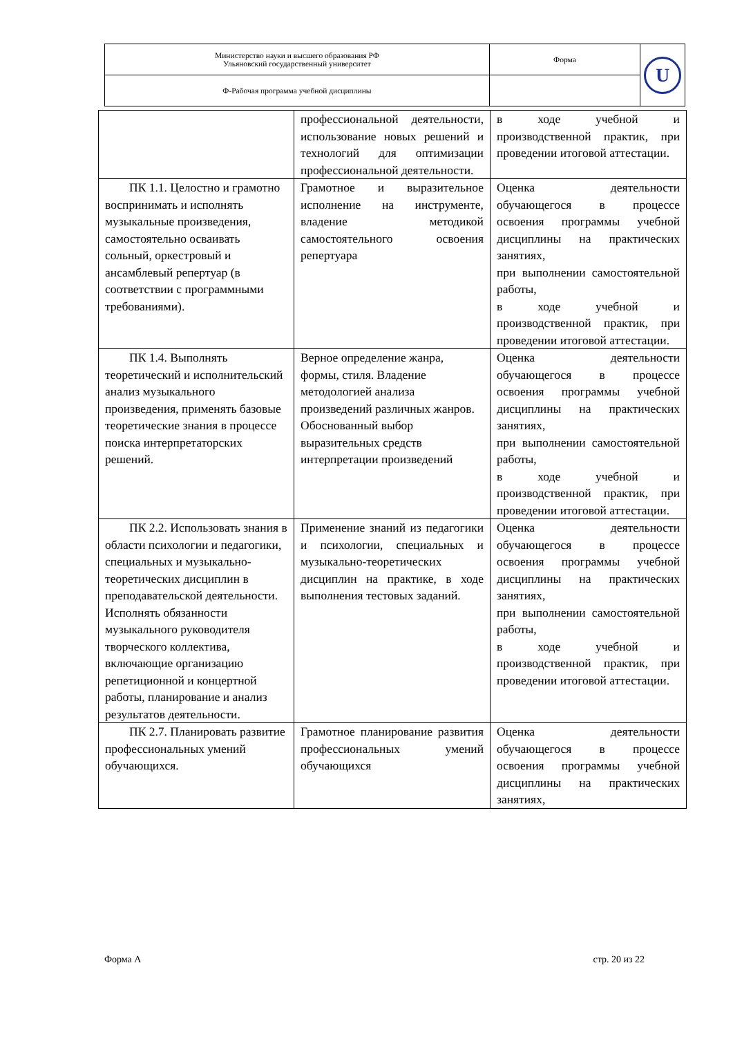| Министерство науки и высшего образования РФ Ульяновский государственный университет | Форма | U |
| Ф-Рабочая программа учебной дисциплины | | |
| | профессиональной деятельности, использование новых решений и технологий для оптимизации профессиональной деятельности. | в ходе учебной и производственной практик, при проведении итоговой аттестации. |
| ПК 1.1. Целостно и грамотно воспринимать и исполнять музыкальные произведения, самостоятельно осваивать сольный, оркестровый и ансамблевый репертуар (в соответствии с программными требованиями). | Грамотное и выразительное исполнение на инструменте, владение методикой самостоятельного освоения репертуара | Оценка деятельности обучающегося в процессе освоения программы учебной дисциплины на практических занятиях, при выполнении самостоятельной работы, в ходе учебной и производственной практик, при проведении итоговой аттестации. |
| ПК 1.4. Выполнять теоретический и исполнительский анализ музыкального произведения, применять базовые теоретические знания в процессе поиска интерпретаторских решений. | Верное определение жанра, формы, стиля. Владение методологией анализа произведений различных жанров. Обоснованный выбор выразительных средств интерпретации произведений | Оценка деятельности обучающегося в процессе освоения программы учебной дисциплины на практических занятиях, при выполнении самостоятельной работы, в ходе учебной и производственной практик, при проведении итоговой аттестации. |
| ПК 2.2. Использовать знания в области психологии и педагогики, специальных и музыкально-теоретических дисциплин в преподавательской деятельности. Исполнять обязанности музыкального руководителя творческого коллектива, включающие организацию репетиционной и концертной работы, планирование и анализ результатов деятельности. | Применение знаний из педагогики и психологии, специальных и музыкально-теоретических дисциплин на практике, в ходе выполнения тестовых заданий. | Оценка деятельности обучающегося в процессе освоения программы учебной дисциплины на практических занятиях, при выполнении самостоятельной работы, в ходе учебной и производственной практик, при проведении итоговой аттестации. |
| ПК 2.7. Планировать развитие профессиональных умений обучающихся. | Грамотное планирование развития профессиональных умений обучающихся | Оценка деятельности обучающегося в процессе освоения программы учебной дисциплины на практических занятиях, |
Форма А стр. 20 из 22